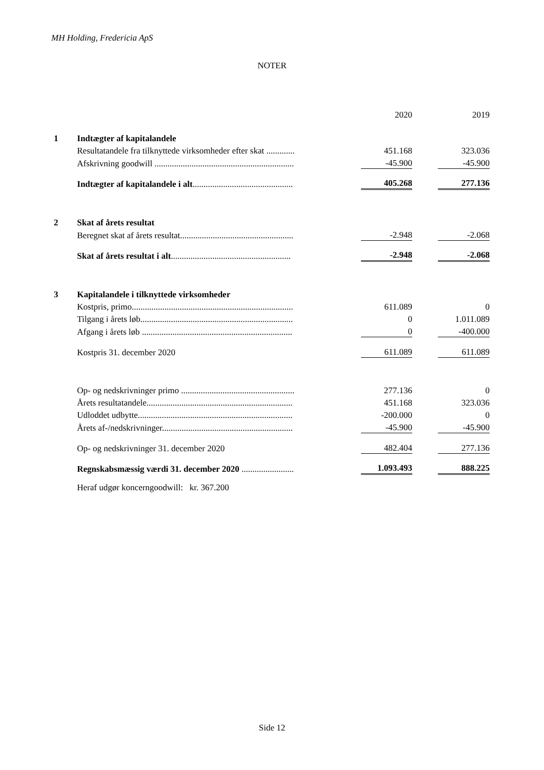MH Holding, Fredericia ApS
NOTER
| | | | 2020 | | 2019 |
| 1 | Indtægter af kapitalandele | | | | |
| | Resultatandele fra tilknyttede virksomheder efter skat ............. | | 451.168 | | 323.036 |
| | Afskrivning goodwill ................................................................ | | -45.900 | | -45.900 |
| | Indtægter af kapitalandele i alt .............................................. | | 405.268 | | 277.136 |
| 2 | Skat af årets resultat | | | | |
| | Beregnet skat af årets resultat.................................................... | | -2.948 | | -2.068 |
| | Skat af årets resultat i alt ....................................................... | | -2.948 | | -2.068 |
| 3 | Kapitalandele i tilknyttede virksomheder | | | | |
| | Kostpris, primo.......................................................................... | | 611.089 | | 0 |
| | Tilgang i årets løb...................................................................... | | 0 | | 1.011.089 |
| | Afgang i årets løb ..................................................................... | | 0 | | -400.000 |
| | Kostpris 31. december 2020 | | 611.089 | | 611.089 |
| | Op- og nedskrivninger primo .................................................... | | 277.136 | | 0 |
| | Årets resultatandele................................................................... | | 451.168 | | 323.036 |
| | Udloddet udbytte....................................................................... | | -200.000 | | 0 |
| | Årets af-/nedskrivninger............................................................ | | -45.900 | | -45.900 |
| | Op- og nedskrivninger 31. december 2020 | | 482.404 | | 277.136 |
| | Regnskabsmæssig værdi 31. december 2020 ........................ | | 1.093.493 | | 888.225 |
| | Heraf udgør koncerngoodwill: kr. 367.200 | | | | |
Side 12